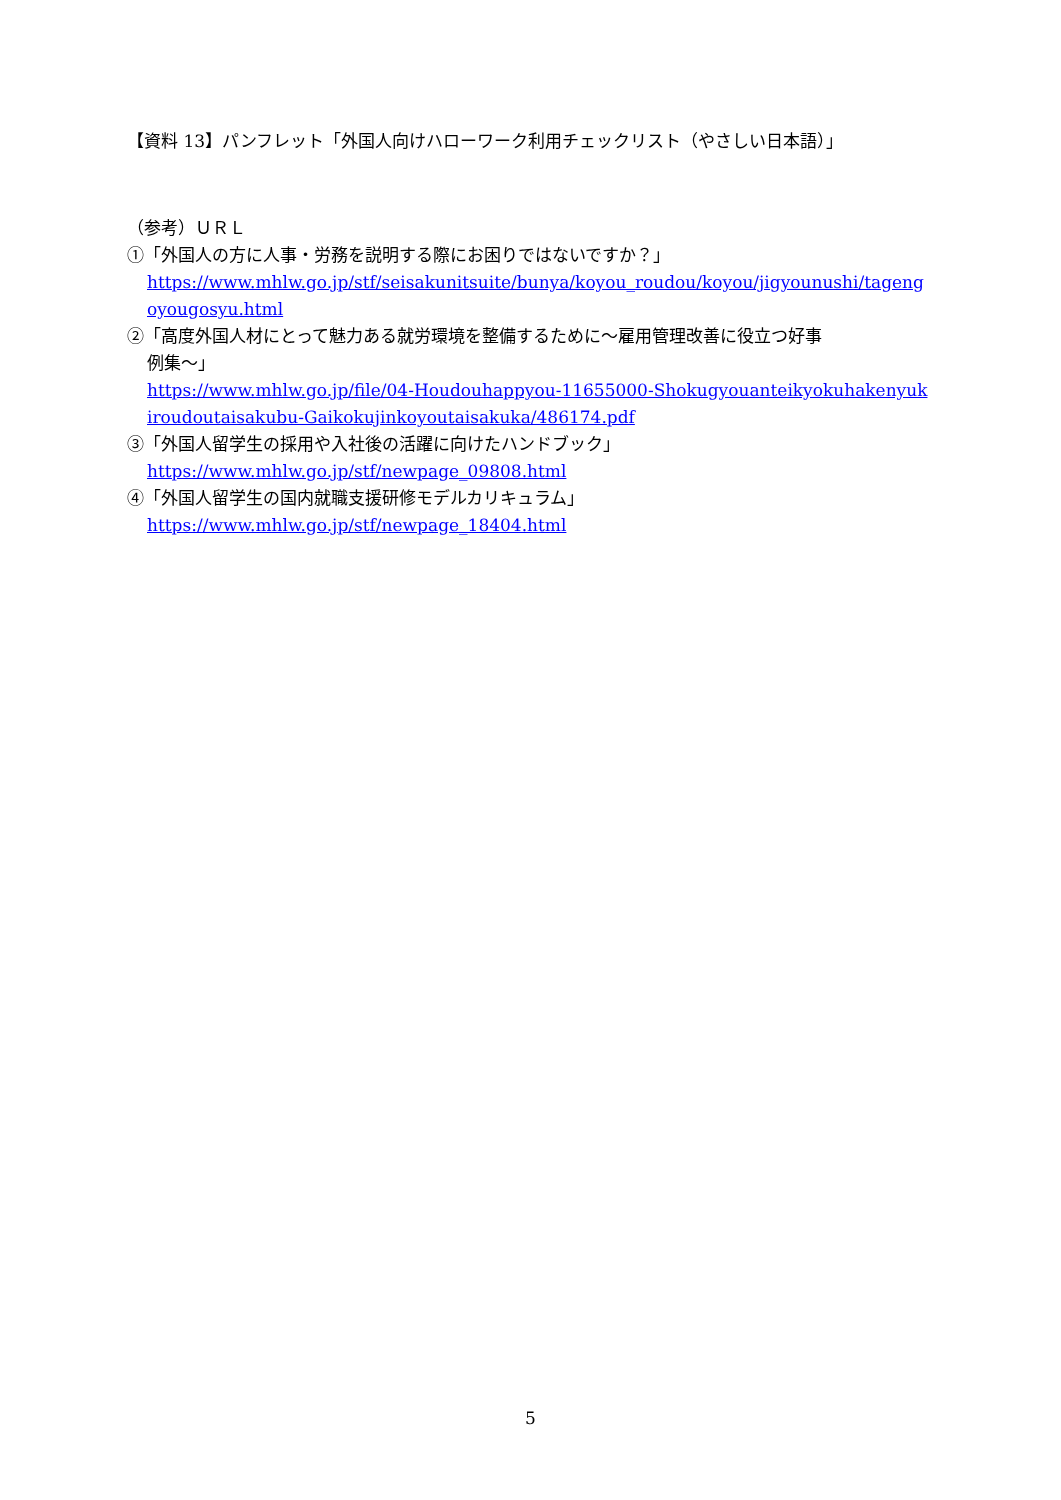【資料 13】パンフレット「外国人向けハローワーク利用チェックリスト（やさしい日本語）」
（参考）ＵＲＬ
①「外国人の方に人事・労務を説明する際にお困りではないですか？」
https://www.mhlw.go.jp/stf/seisakunitsuite/bunya/koyou_roudou/koyou/jigyounushi/tagengoyougosyu.html
②「高度外国人材にとって魅力ある就労環境を整備するために～雇用管理改善に役立つ好事
例集～」
https://www.mhlw.go.jp/file/04-Houdouhappyou-11655000-Shokugyouanteikyokuhakenyukiroudoutaisakubu-Gaikokujinkoyoutaisakuka/486174.pdf
③「外国人留学生の採用や入社後の活躍に向けたハンドブック」
https://www.mhlw.go.jp/stf/newpage_09808.html
④「外国人留学生の国内就職支援研修モデルカリキュラム」
https://www.mhlw.go.jp/stf/newpage_18404.html
5